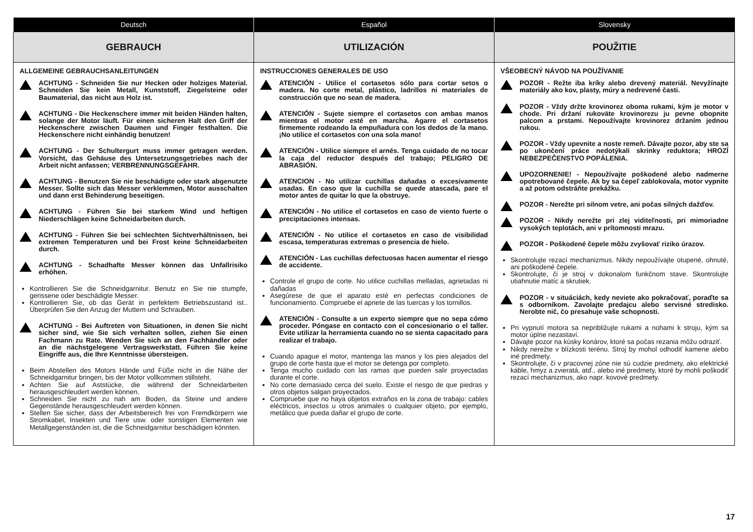| Deutsch | Español | Slovensky |
| --- | --- | --- |
| GEBRAUCH | UTILIZACIÓN | POUŽITIE |
| ALLGEMEINE GEBRAUCHSANLEITUNGEN ACHTUNG - Schneiden Sie nur Hecken oder holziges Material. Schneiden Sie kein Metall, Kunststoff, Ziegelsteine oder Baumaterial, das nicht aus Holz ist. ACHTUNG - Die Heckenschere immer mit beiden Händen halten, solange der Motor läuft. Für einen sicheren Halt den Griff der Heckenschere zwischen Daumen und Finger festhalten. Die Heckenschere nicht einhändig benutzen! ACHTUNG - Der Schultergurt muss immer getragen werden. Vorsicht, das Gehäuse des Untersetzungsgetriebes nach der Arbeit nicht anfassen; VERBRENNUNGSGEFAHR. ACHTUNG - Benutzen Sie nie beschädigte oder stark abgenutzte Messer. Sollte sich das Messer verklemmen, Motor ausschalten und dann erst Behinderung beseitigen. ACHTUNG - Führen Sie bei starkem Wind und heftigen Niederschlägen keine Schneidarbeiten durch. ACHTUNG - Führen Sie bei schlechten Sichtverhältnissen, bei extremen Temperaturen und bei Frost keine Schneidarbeiten durch. ACHTUNG - Schadhafte Messer können das Unfallrisiko erhöhen. Kontrollieren Sie die Schneidgarnitur. Benutz en Sie nie stumpfe, gerissene oder beschädigte Messer. Kontrollieren Sie, ob das Gerät in perfektem Betriebszustand ist.. Überprüfen Sie den Anzug der Muttern und Schrauben. ACHTUNG - Bei Auftreten von Situationen, in denen Sie nicht sicher sind, wie Sie sich verhalten sollen, ziehen Sie einen Fachmann zu Rate. Wenden Sie sich an den Fachhändler oder an die nächstgelegene Vertragswerkstatt. Führen Sie keine Eingriffe aus, die Ihre Kenntnisse übersteigen. Beim Abstellen des Motors Hände und Füße nicht in die Nähe der Schneidgarnitur bringen, bis der Motor vollkommen stillsteht. Achten Sie auf Aststücke, die während der Schneidarbeiten herausgeschleudert werden können. Schneiden Sie nicht zu nah am Boden, da Steine und andere Gegenstände herausgeschleudert werden können. Stellen Sie sicher, dass der Arbeitsbereich frei von Fremdkörpern wie Stromkabel, Insekten und Tiere usw. oder sonstigen Elementen wie Metallgegenständen ist, die die Schneidgarnitur beschädigen könnten. | INSTRUCCIONES GENERALES DE USO ATENCIÓN - Utilice el cortasetos sólo para cortar setos o madera. No corte metal, plástico, ladrillos ni materiales de construcción que no sean de madera. ATENCIÓN - Sujete siempre el cortasetos con ambas manos mientras el motor esté en marcha. Agarre el cortasetos firmemente rodeando la empuñadura con los dedos de la mano. ¡No utilice el cortasetos con una sola mano! ATENCIÓN - Utilice siempre el arnés. Tenga cuidado de no tocar la caja del reductor después del trabajo; PELIGRO DE ABRASIÓN. ATENCION - No utilizar cuchillas dañadas o excesivamente usadas. En caso que la cuchilla se quede atascada, pare el motor antes de quitar lo que la obstruye. ATENCIÓN - No utilice el cortasetos en caso de viento fuerte o precipitaciones intensas. ATENCIÓN - No utilice el cortasetos en caso de visibilidad escasa, temperaturas extremas o presencia de hielo. ATENCIÓN - Las cuchillas defectuosas hacen aumentar el riesgo de accidente. Controle el grupo de corte. No utilice cuchillas melladas, agrietadas ni dañadas Asegúrese de que el aparato esté en perfectas condiciones de funcionamiento. Compruebe el apriete de las tuercas y los tornillos. ATENCIÓN - Consulte a un experto siempre que no sepa cómo proceder. Póngase en contacto con el concesionario o el taller. Evite utilizar la herramienta cuando no se sienta capacitado para realizar el trabajo. Cuando apague el motor, mantenga las manos y los pies alejados del grupo de corte hasta que el motor se detenga por completo. Tenga mucho cuidado con las ramas que pueden salir proyectadas durante el corte. No corte demasiado cerca del suelo. Existe el riesgo de que piedras y otros objetos salgan proyectados. Compruebe que no haya objetos extraños en la zona de trabajo: cables eléctricos, insectos u otros animales o cualquier objeto, por ejemplo, metálico que pueda dañar el grupo de corte. | VŠEOBECNÝ NÁVOD NA POUŽÍVANIE POZOR - Režte iba kríky alebo drevený materiál. Nevyžínajte materiály ako kov, plasty, múry a nedrevené časti. POZOR - Vždy držte krovinorez oboma rukami, kým je motor v chode. Pri držaní rukoväte krovinorezu ju pevne obopnite palcom a prstami. Nepoužívajte krovinorez držaním jednou rukou. POZOR - Vždy upevnite a noste remeň. Dávajte pozor, aby ste sa po ukončení práce nedotýkali skrinky reduktora; HROZÍ NEBEZPEČENSTVO POPÁLENIA. UPOZORNENIE! - Nepoužívajte poškodené alebo nadmerne opotrebované čepele. Ak by sa čepeľ zablokovala, motor vypnite a až potom odstráňte prekážku. POZOR - Nerežte pri silnom vetre, ani počas silných dažďov. POZOR - Nikdy nerežte pri zlej viditeľnosti, pri mimoriadne vysokých teplotách, ani v prítomnosti mrazu. POZOR - Poškodené čepele môžu zvyšovať riziko úrazov. Skontrolujte rezací mechanizmus. Nikdy nepoužívajte otupené, ohnuté, ani poškodené čepele. Skontrolujte, či je stroj v dokonalom funkčnom stave. Skontrolujte utiahnutie matíc a skrutiek. POZOR - v situáciách, kedy neviete ako pokračovať, poraďte sa s odborníkom. Zavolajte predajcu alebo servisné stredisko. Nerobte nič, čo presahuje vaše schopnosti. Pri vypnutí motora sa nepribližujte rukami a nohami k stroju, kým sa motor úplne nezastaví. Dávajte pozor na kúsky konárov, ktoré sa počas rezania môžu odraziť. Nikdy nerežte v blízkosti terénu. Stroj by mohol odhodiť kamene alebo iné predmety. Skontrolujte, či v pracovnej zóne nie sú cudzie predmety, ako elektrické káble, hmyz a zvieratá, atď., alebo iné predmety, ktoré by mohli poškodiť rezací mechanizmus, ako napr. kovové predmety. |
17